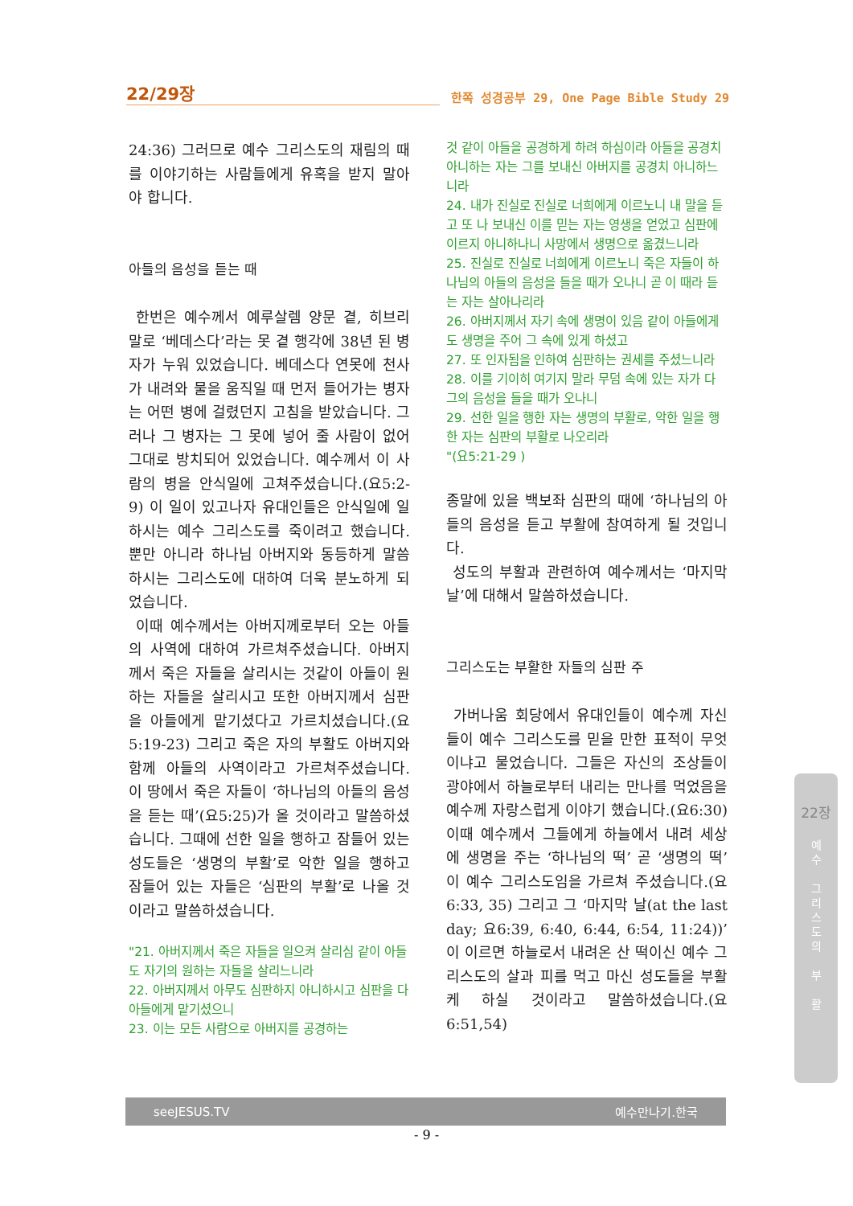22/29장
한쪽 성경공부 29, One Page Bible Study 29
24:36) 그러므로 예수 그리스도의 재림의 때를 이야기하는 사람들에게 유혹을 받지 말아야 합니다.
아들의 음성을 듣는 때
한번은 예수께서 예루살렘 양문 곁, 히브리 말로 ‘베데스다’라는 못 곁 행각에 38년 된 병자가 누워 있었습니다. 베데스다 연못에 천사가 내려와 물을 움직일 때 먼저 들어가는 병자는 어떤 병에 걸렸던지 고침을 받았습니다. 그러나 그 병자는 그 못에 넣어 줄 사람이 없어 그대로 방치되어 있었습니다. 예수께서 이 사람의 병을 안식일에 고쳐주셨습니다.(요5:2-9) 이 일이 있고나자 유대인들은 안식일에 일하시는 예수 그리스도를 죽이려고 했습니다. 뿐만 아니라 하나님 아버지와 동등하게 말씀하시는 그리스도에 대하여 더욱 분노하게 되었습니다.
이때 예수께서는 아버지께로부터 오는 아들의 사역에 대하여 가르쳐주셨습니다. 아버지께서 죽은 자들을 살리시는 것같이 아들이 원하는 자들을 살리시고 또한 아버지께서 심판을 아들에게 맡기셨다고 가르치셨습니다.(요5:19-23) 그리고 죽은 자의 부활도 아버지와 함께 아들의 사역이라고 가르쳐주셨습니다. 이 땅에서 죽은 자들이 ‘하나님의 아들의 음성을 듣는 때’(요5:25)가 올 것이라고 말씀하셨습니다. 그때에 선한 일을 행하고 잠들어 있는 성도들은 ‘생명의 부활’로 악한 일을 행하고 잠들어 있는 자들은 ‘심판의 부활’로 나올 것이라고 말씀하셨습니다.
"21. 아버지께서 죽은 자들을 일으켜 살리심 같이 아들도 자기의 원하는 자들을 살리느니라
22. 아버지께서 아무도 심판하지 아니하시고 심판을 다 아들에게 맡기셨으니
23. 이는 모든 사람으로 아버지를 공경하는
것 같이 아들을 공경하게 하려 하심이라 아들을 공경치 아니하는 자는 그를 보내신 아버지를 공경치 아니하느니라
24. 내가 진실로 진실로 너희에게 이르노니 내 말을 듣고 또 나 보내신 이를 믿는 자는 영생을 얻었고 심판에 이르지 아니하나니 사망에서 생명으로 옮겼느니라
25. 진실로 진실로 너희에게 이르노니 죽은 자들이 하나님의 아들의 음성을 들을 때가 오나니 곧 이 때라 듣는 자는 살아나리라
26. 아버지께서 자기 속에 생명이 있음 같이 아들에게도 생명을 주어 그 속에 있게 하셨고
27. 또 인자됨을 인하여 심판하는 권세를 주셨느니라
28. 이를 기이히 여기지 말라 무덤 속에 있는 자가 다 그의 음성을 들을 때가 오나니
29. 선한 일을 행한 자는 생명의 부활로, 악한 일을 행한 자는 심판의 부활로 나오리라
"(요5:21-29 )
종말에 있을 백보좌 심판의 때에 ‘하나님의 아들의 음성을 듣고 부활에 참여하게 될 것입니다.
성도의 부활과 관련하여 예수께서는 ‘마지막 날’에 대해서 말씀하셨습니다.
그리스도는 부활한 자들의 심판 주
가버나움 회당에서 유대인들이 예수께 자신들이 예수 그리스도를 믿을 만한 표적이 무엇이냐고 물었습니다. 그들은 자신의 조상들이 광야에서 하늘로부터 내리는 만나를 먹었음을 예수께 자랑스럽게 이야기 했습니다.(요6:30) 이때 예수께서 그들에게 하늘에서 내려 세상에 생명을 주는 ‘하나님의 떡’ 곧 ‘생명의 떡’이 예수 그리스도임을 가르쳐 주셨습니다.(요6:33, 35) 그리고 그 ‘마지막 날(at the last day; 요6:39, 6:40, 6:44, 6:54, 11:24))’ 이 이르면 하늘로서 내려온 산 떡이신 예수 그리스도의 살과 피를 먹고 마신 성도들을 부활케 하실 것이라고 말씀하셨습니다.(요6:51,54)
22장
예
수
그
리
스
도
의
부
활
seeJESUS.TV 예수만나기.한국
- 9 -